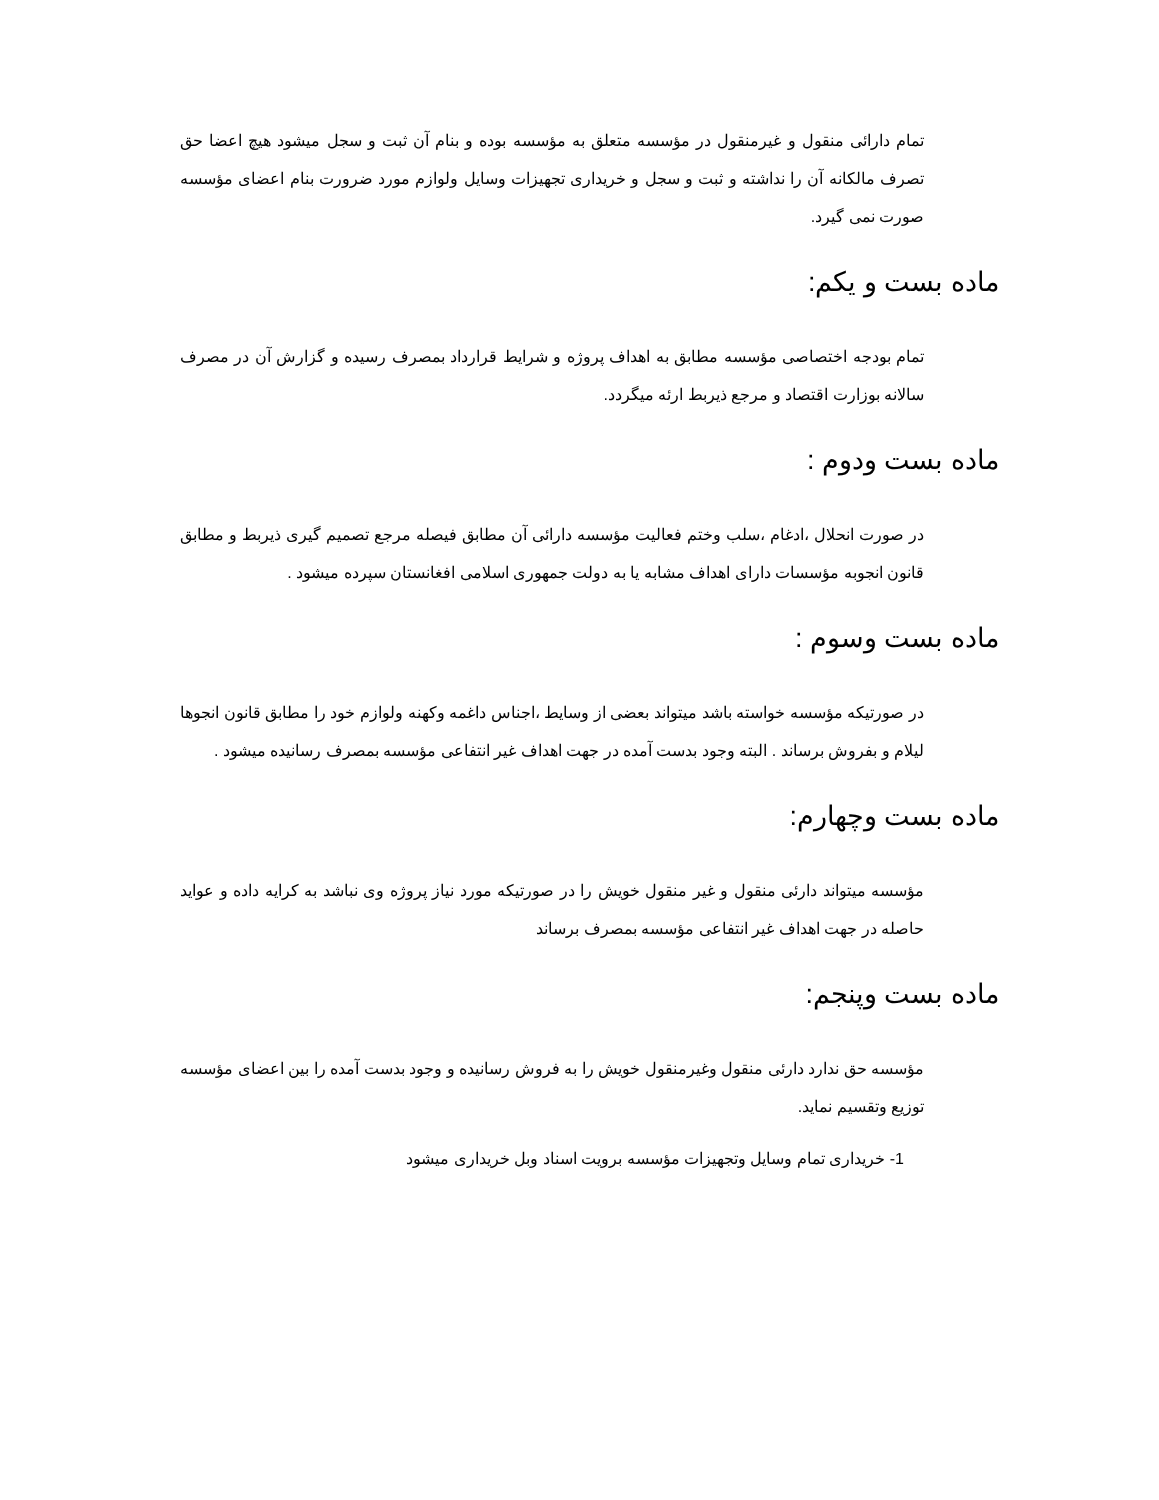تمام دارائی منقول و غیرمنقول در مؤسسه متعلق به مؤسسه بوده و بنام آن ثبت و سجل میشود هیچ اعضا حق تصرف مالکانه آن را نداشته و ثبت و سجل و خریداری تجهیزات وسایل ولوازم مورد ضرورت بنام اعضای مؤسسه صورت نمی گیرد.
ماده بست و یکم:
تمام بودجه اختصاصی مؤسسه مطابق به اهداف پروژه و شرایط قرارداد بمصرف رسیده و گزارش آن در مصرف سالانه بوزارت اقتصاد و مرجع ذیربط ارئه میگردد.
ماده بست ودوم :
در صورت انحلال ،ادغام ،سلب وختم فعالیت مؤسسه دارائی آن مطابق فیصله مرجع تصمیم گیری ذیربط و مطابق قانون انجوبه مؤسسات دارای اهداف مشابه یا به دولت جمهوری اسلامی افغانستان سپرده میشود .
ماده بست وسوم :
در صورتیکه مؤسسه خواسته باشد میتواند بعضی از وسایط ،اجناس داغمه وکهنه ولوازم خود را مطابق قانون انجوها لیلام و بفروش برساند . البته وجود بدست آمده در جهت اهداف غیر انتفاعی مؤسسه بمصرف رسانیده میشود .
ماده بست وچهارم:
مؤسسه میتواند دارئی منقول و غیر منقول خویش را در صورتیکه مورد نیاز پروژه وی نباشد به کرایه داده و عواید حاصله در جهت اهداف غیر انتفاعی مؤسسه بمصرف برساند
ماده بست وپنجم:
مؤسسه حق ندارد دارئی منقول وغیرمنقول خویش را به فروش رسانیده و وجود بدست آمده را بین اعضای مؤسسه توزیع وتقسیم نماید.
1- خریداری تمام وسایل وتجهیزات مؤسسه برویت اسناد وبل خریداری میشود